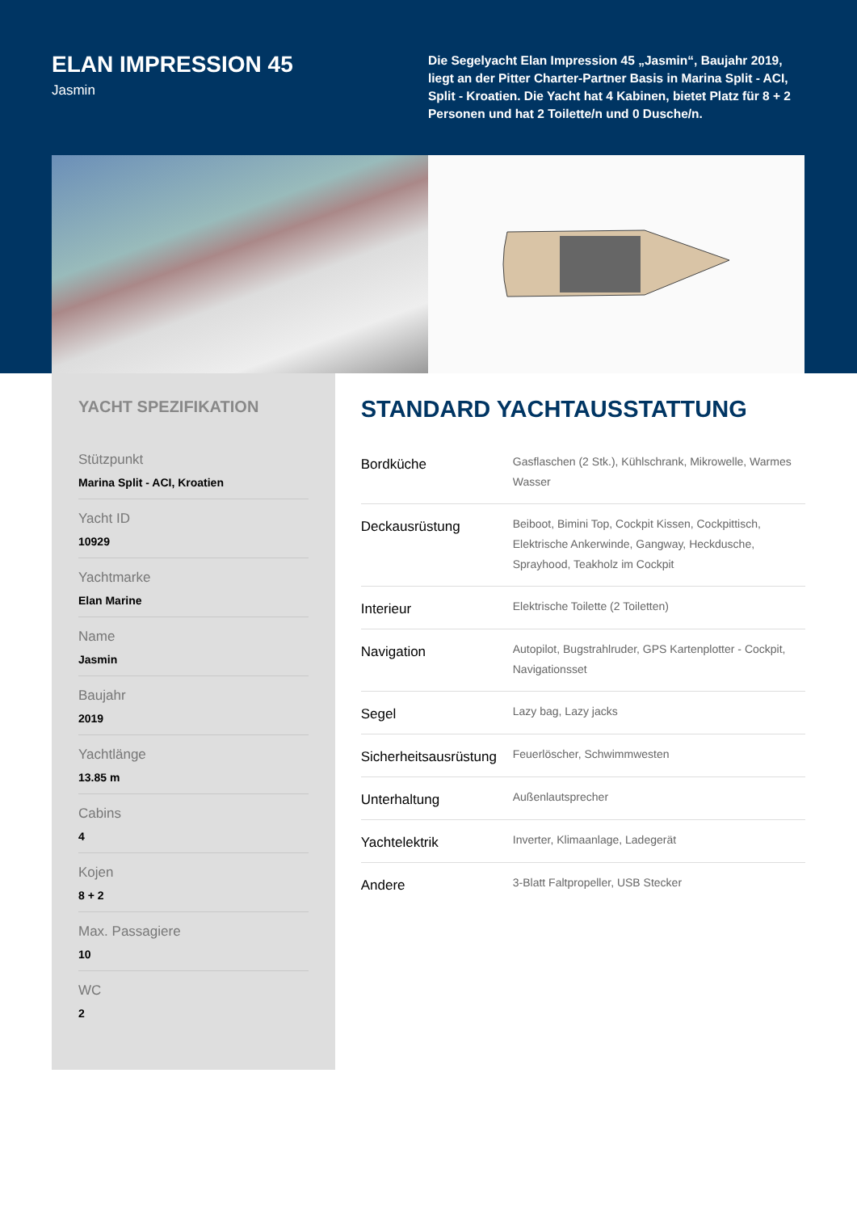ELAN IMPRESSION 45
Jasmin
Die Segelyacht Elan Impression 45 „Jasmin“, Baujahr 2019, liegt an der Pitter Charter-Partner Basis in Marina Split - ACI, Split - Kroatien. Die Yacht hat 4 Kabinen, bietet Platz für 8 + 2 Personen und hat 2 Toilette/n und 0 Dusche/n.
YACHT SPEZIFIKATION
Stützpunkt
Marina Split - ACI, Kroatien
Yacht ID
10929
Yachtmarke
Elan Marine
Name
Jasmin
Baujahr
2019
Yachtlänge
13.85 m
Cabins
4
Kojen
8 + 2
Max. Passagiere
10
WC
2
STANDARD YACHTAUSSTATTUNG
| Bordküche | Gasflaschen (2 Stk.), Kühlschrank, Mikrowelle, Warmes Wasser |
| Deckausrüstung | Beiboot, Bimini Top, Cockpit Kissen, Cockpittisch, Elektrische Ankerwinde, Gangway, Heckdusche, Sprayhood, Teakholz im Cockpit |
| Interieur | Elektrische Toilette (2 Toiletten) |
| Navigation | Autopilot, Bugstrahlruder, GPS Kartenplotter - Cockpit, Navigationsset |
| Segel | Lazy bag, Lazy jacks |
| Sicherheitsausrüstung | Feuerlöscher, Schwimmwesten |
| Unterhaltung | Außenlautsprecher |
| Yachtelektrik | Inverter, Klimaanlage, Ladegerät |
| Andere | 3-Blatt Faltpropeller, USB Stecker |